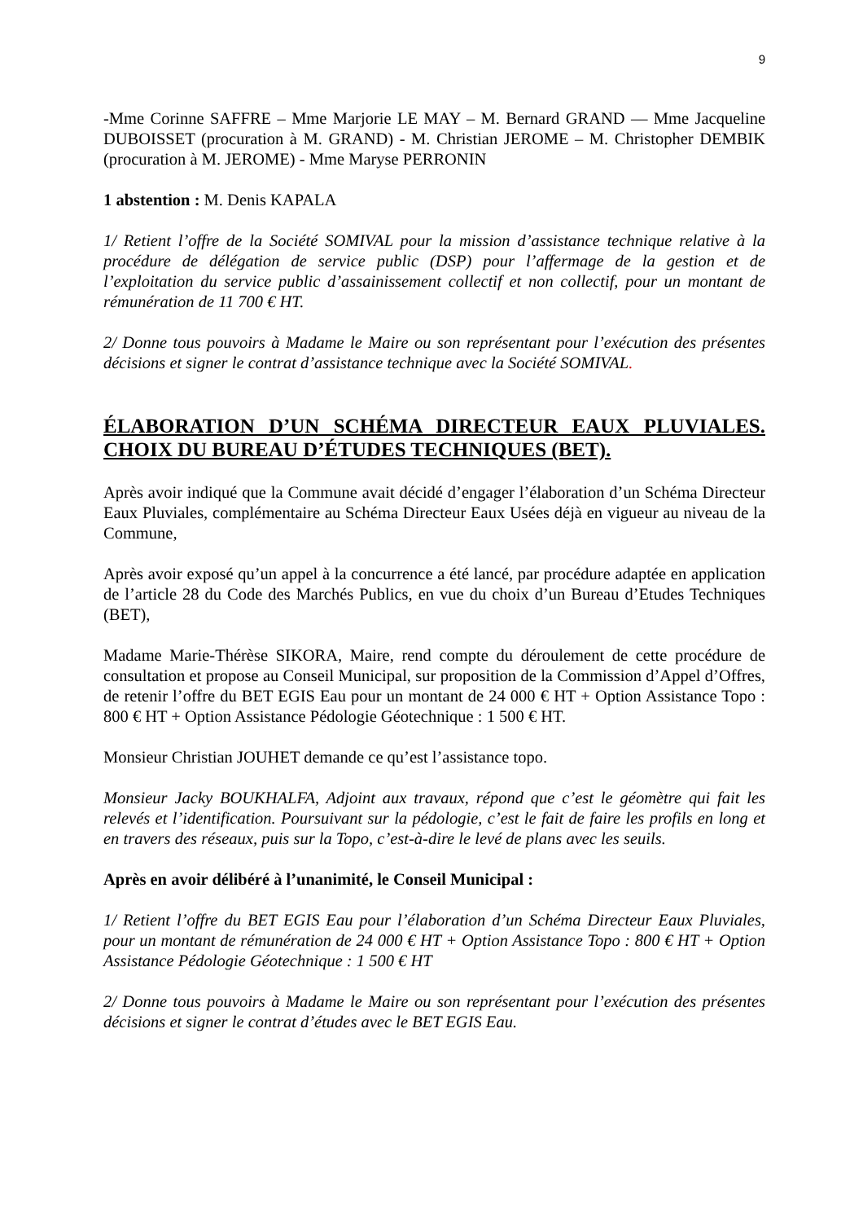9
-Mme Corinne SAFFRE – Mme Marjorie LE MAY – M. Bernard GRAND — Mme Jacqueline DUBOISSET (procuration à M. GRAND) - M. Christian JEROME – M. Christopher DEMBIK (procuration à M. JEROME) - Mme Maryse PERRONIN
1 abstention : M. Denis KAPALA
1/ Retient l’offre de la Société SOMIVAL pour la mission d’assistance technique relative à la procédure de délégation de service public (DSP) pour l’affermage de la gestion et de l’exploitation du service public d’assainissement collectif et non collectif, pour un montant de rémunération de 11 700 € HT.
2/ Donne tous pouvoirs à Madame le Maire ou son représentant pour l’exécution des présentes décisions et signer le contrat d’assistance technique avec la Société SOMIVAL.
ÉLABORATION D’UN SCHÉMA DIRECTEUR EAUX PLUVIALES. CHOIX DU BUREAU D’ÉTUDES TECHNIQUES (BET).
Après avoir indiqué que la Commune avait décidé d’engager l’élaboration d’un Schéma Directeur Eaux Pluviales, complémentaire au Schéma Directeur Eaux Usées déjà en vigueur au niveau de la Commune,
Après avoir exposé qu’un appel à la concurrence a été lancé, par procédure adaptée en application de l’article 28 du Code des Marchés Publics, en vue du choix d’un Bureau d’Etudes Techniques (BET),
Madame Marie-Thérèse SIKORA, Maire, rend compte du déroulement de cette procédure de consultation et propose au Conseil Municipal, sur proposition de la Commission d’Appel d’Offres, de retenir l’offre du BET EGIS Eau pour un montant de 24 000 € HT + Option Assistance Topo : 800 € HT + Option Assistance Pédologie Géotechnique : 1 500 € HT.
Monsieur Christian JOUHET demande ce qu’est l’assistance topo.
Monsieur Jacky BOUKHALFA, Adjoint aux travaux, répond que c’est le géomètre qui fait les relevés et l’identification. Poursuivant sur la pédologie, c’est le fait de faire les profils en long et en travers des réseaux, puis sur la Topo, c’est-à-dire le levé de plans avec les seuils.
Après en avoir délibéré à l’unanimité, le Conseil Municipal :
1/ Retient l’offre du BET EGIS Eau pour l’élaboration d’un Schéma Directeur Eaux Pluviales, pour un montant de rémunération de 24 000 € HT + Option Assistance Topo : 800 € HT + Option Assistance Pédologie Géotechnique : 1 500 € HT
2/ Donne tous pouvoirs à Madame le Maire ou son représentant pour l’exécution des présentes décisions et signer le contrat d’études avec le BET EGIS Eau.